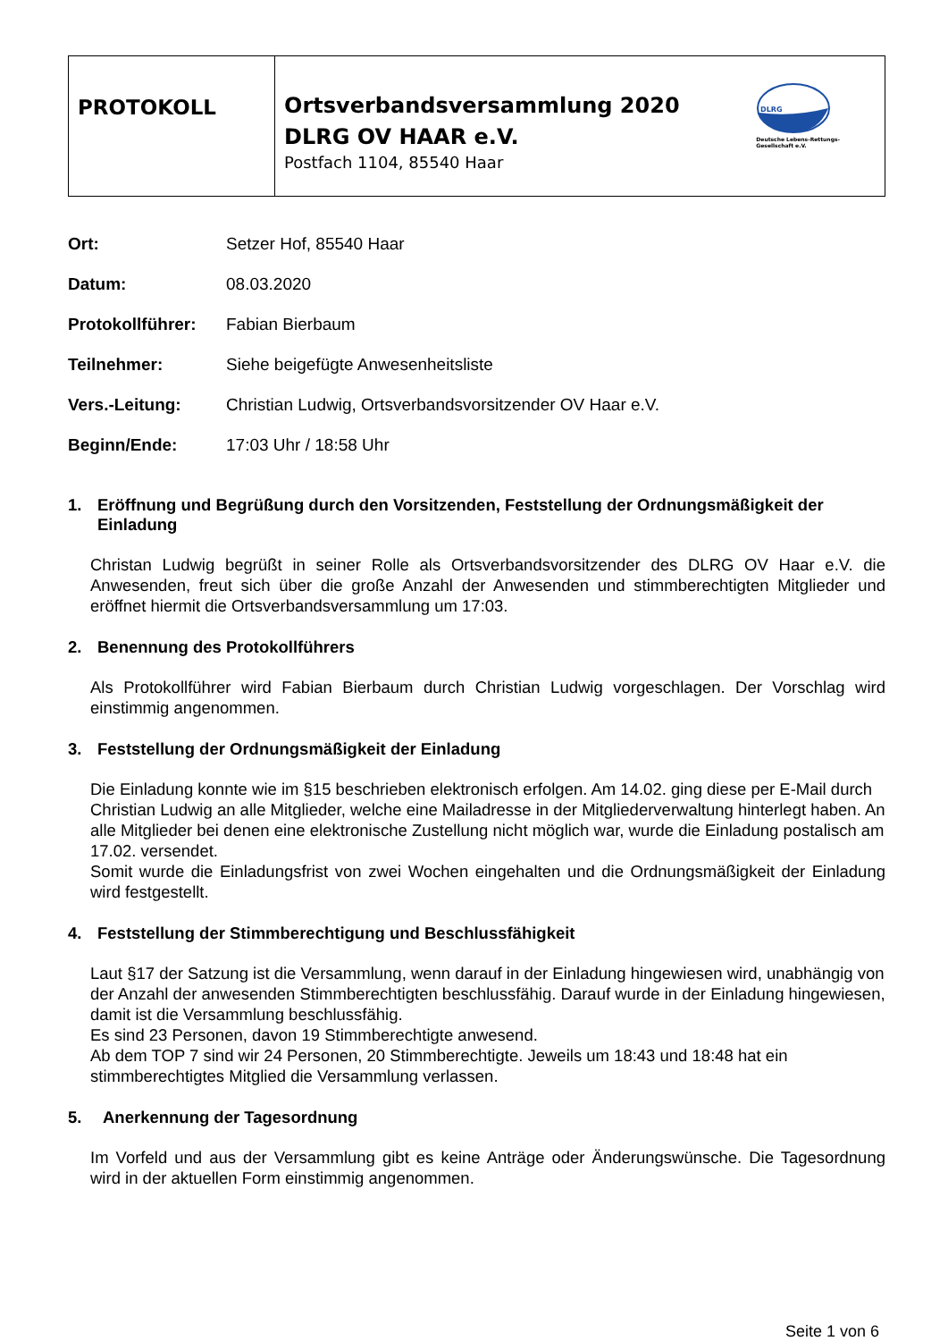| PROTOKOLL | DLRG Deutsche Lebens-Rettungs- Gesellschaft e.V. Ortsverbandsversammlung 2020 DLRG OV HAAR e.V. Postfach 1104, 85540 Haar |
| Ort: | Setzer Hof, 85540 Haar |
| Datum: | 08.03.2020 |
| Protokollführer: | Fabian Bierbaum |
| Teilnehmer: | Siehe beigefügte Anwesenheitsliste |
| Vers.-Leitung: | Christian Ludwig, Ortsverbandsvorsitzender OV Haar e.V. |
| Beginn/Ende: | 17:03 Uhr / 18:58 Uhr |
1. Eröffnung und Begrüßung durch den Vorsitzenden, Feststellung der Ordnungsmäßigkeit der Einladung
Christan Ludwig begrüßt in seiner Rolle als Ortsverbandsvorsitzender des DLRG OV Haar e.V. die Anwesenden, freut sich über die große Anzahl der Anwesenden und stimmberechtigten Mitglieder und eröffnet hiermit die Ortsverbandsversammlung um 17:03.
2. Benennung des Protokollführers
Als Protokollführer wird Fabian Bierbaum durch Christian Ludwig vorgeschlagen. Der Vorschlag wird einstimmig angenommen.
3. Feststellung der Ordnungsmäßigkeit der Einladung
Die Einladung konnte wie im §15 beschrieben elektronisch erfolgen. Am 14.02. ging diese per E-Mail durch Christian Ludwig an alle Mitglieder, welche eine Mailadresse in der Mitgliederverwaltung hinterlegt haben. An alle Mitglieder bei denen eine elektronische Zustellung nicht möglich war, wurde die Einladung postalisch am 17.02. versendet.
Somit wurde die Einladungsfrist von zwei Wochen eingehalten und die Ordnungsmäßigkeit der Einladung wird festgestellt.
4. Feststellung der Stimmberechtigung und Beschlussfähigkeit
Laut §17 der Satzung ist die Versammlung, wenn darauf in der Einladung hingewiesen wird, unabhängig von der Anzahl der anwesenden Stimmberechtigten beschlussfähig. Darauf wurde in der Einladung hingewiesen, damit ist die Versammlung beschlussfähig.
Es sind 23 Personen, davon 19 Stimmberechtigte anwesend.
Ab dem TOP 7 sind wir 24 Personen, 20 Stimmberechtigte. Jeweils um 18:43 und 18:48 hat ein stimmberechtigtes Mitglied die Versammlung verlassen.
5. Anerkennung der Tagesordnung
Im Vorfeld und aus der Versammlung gibt es keine Anträge oder Änderungswünsche. Die Tagesordnung wird in der aktuellen Form einstimmig angenommen.
Seite 1 von 6